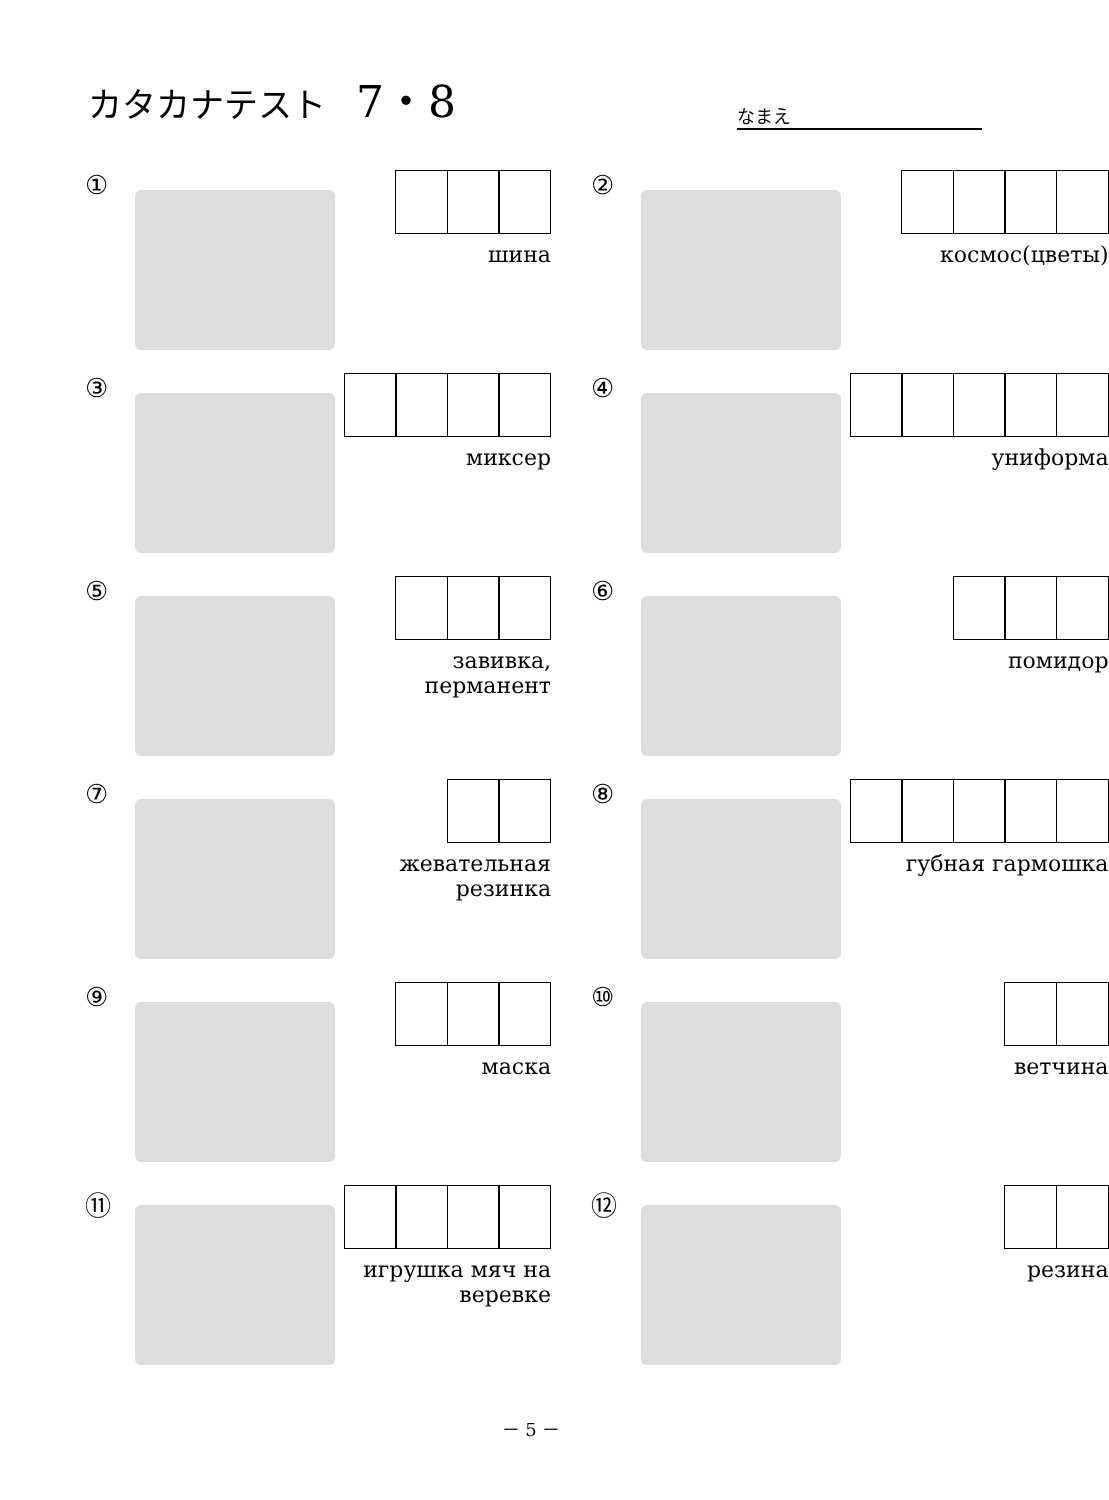カタカナテスト 7・8
なまえ
①
шина
②
космос(цветы)
③
миксер
④
униформа
⑤
завивка,
перманент
⑥
помидор
⑦
жевательная резинка
⑧
губная гармошка
⑨
маска
⑩
ветчина
⑪
игрушка мяч на веревке
⑫
резина
－ 5 －